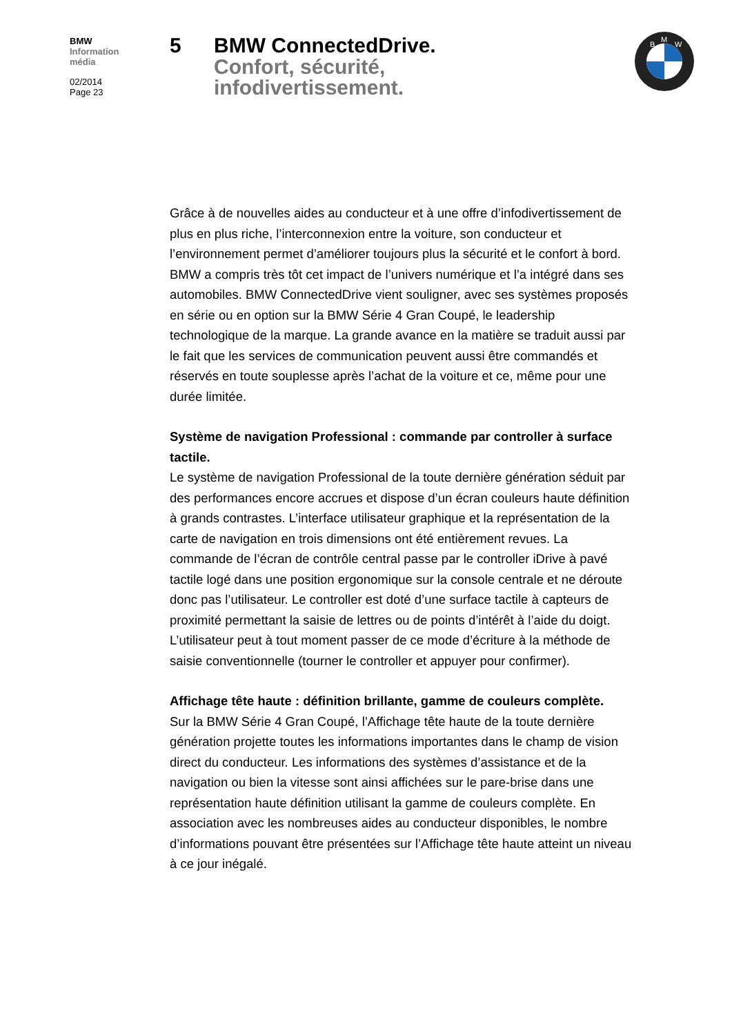BMW
Information
média
02/2014
Page 23
5 BMW ConnectedDrive.
Confort, sécurité,
infodivertissement.
B
M
W
Grâce à de nouvelles aides au conducteur et à une offre d’infodivertissement de plus en plus riche, l’interconnexion entre la voiture, son conducteur et l’environnement permet d’améliorer toujours plus la sécurité et le confort à bord. BMW a compris très tôt cet impact de l’univers numérique et l’a intégré dans ses automobiles. BMW ConnectedDrive vient souligner, avec ses systèmes proposés en série ou en option sur la BMW Série 4 Gran Coupé, le leadership technologique de la marque. La grande avance en la matière se traduit aussi par le fait que les services de communication peuvent aussi être commandés et réservés en toute souplesse après l’achat de la voiture et ce, même pour une durée limitée.
Système de navigation Professional : commande par controller à surface tactile.
Le système de navigation Professional de la toute dernière génération séduit par des performances encore accrues et dispose d’un écran couleurs haute définition à grands contrastes. L’interface utilisateur graphique et la représentation de la carte de navigation en trois dimensions ont été entièrement revues. La commande de l’écran de contrôle central passe par le controller iDrive à pavé tactile logé dans une position ergonomique sur la console centrale et ne déroute donc pas l’utilisateur. Le controller est doté d’une surface tactile à capteurs de proximité permettant la saisie de lettres ou de points d’intérêt à l’aide du doigt. L’utilisateur peut à tout moment passer de ce mode d’écriture à la méthode de saisie conventionnelle (tourner le controller et appuyer pour confirmer).
Affichage tête haute : définition brillante, gamme de couleurs complète.
Sur la BMW Série 4 Gran Coupé, l’Affichage tête haute de la toute dernière génération projette toutes les informations importantes dans le champ de vision direct du conducteur. Les informations des systèmes d’assistance et de la navigation ou bien la vitesse sont ainsi affichées sur le pare-brise dans une représentation haute définition utilisant la gamme de couleurs complète. En association avec les nombreuses aides au conducteur disponibles, le nombre d’informations pouvant être présentées sur l’Affichage tête haute atteint un niveau à ce jour inégalé.